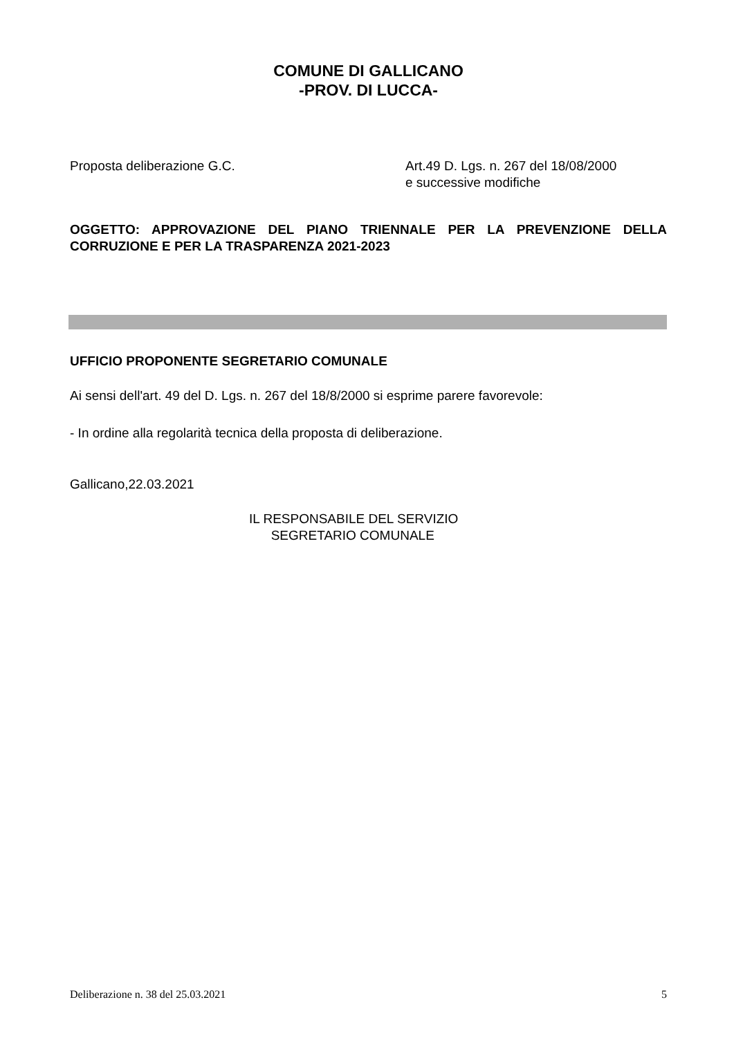COMUNE DI GALLICANO
-PROV. DI LUCCA-
Proposta deliberazione G.C. Art.49 D. Lgs. n. 267 del 18/08/2000
e successive modifiche
OGGETTO: APPROVAZIONE DEL PIANO TRIENNALE PER LA PREVENZIONE DELLA CORRUZIONE E PER LA TRASPARENZA 2021-2023
UFFICIO PROPONENTE SEGRETARIO COMUNALE
Ai sensi dell'art. 49 del D. Lgs. n. 267 del 18/8/2000 si esprime parere favorevole:
- In ordine alla regolarità tecnica della proposta di deliberazione.
Gallicano,22.03.2021
IL RESPONSABILE DEL SERVIZIO
SEGRETARIO COMUNALE
Deliberazione n. 38 del 25.03.2021 5